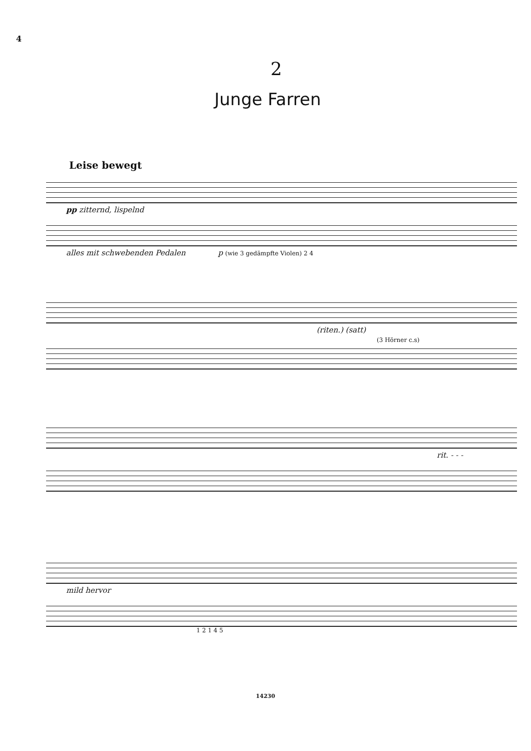4
2
Junge Farren
Leise bewegt
pp zitternd, lispelnd
alles mit schwebenden Pedalen p (wie 3 gedämpfte Violen) 2 4
(riten.) (satt)
(3 Hörner c.s)
rit. - - -
mild hervor
1 2 1 4 5
14230